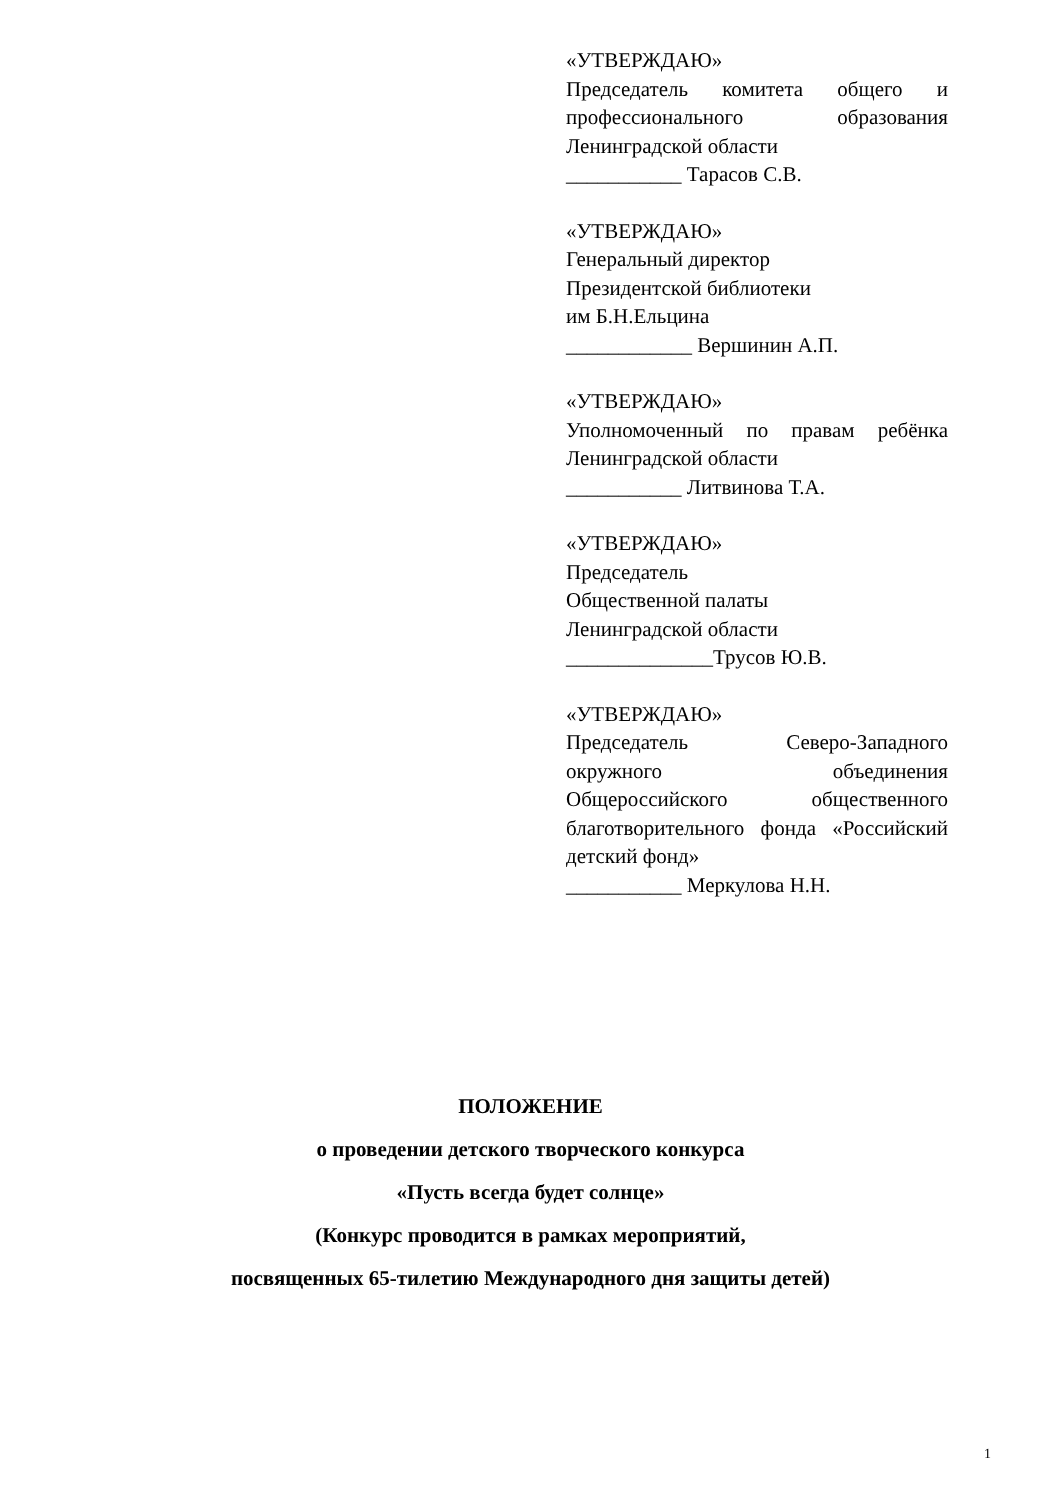«УТВЕРЖДАЮ»
Председатель комитета общего и профессионального образования Ленинградской области
___________ Тарасов С.В.
«УТВЕРЖДАЮ»
Генеральный директор
Президентской библиотеки
им Б.Н.Ельцина
____________ Вершинин А.П.
«УТВЕРЖДАЮ»
Уполномоченный по правам ребёнка Ленинградской области
___________ Литвинова Т.А.
«УТВЕРЖДАЮ»
Председатель
Общественной палаты
Ленинградской области
______________Трусов Ю.В.
«УТВЕРЖДАЮ»
Председатель Северо-Западного окружного объединения Общероссийского общественного благотворительного фонда «Российский детский фонд»
___________ Меркулова Н.Н.
ПОЛОЖЕНИЕ
о проведении детского творческого конкурса
«Пусть всегда будет солнце»
(Конкурс проводится в рамках мероприятий,
посвященных 65-тилетию Международного дня защиты детей)
1